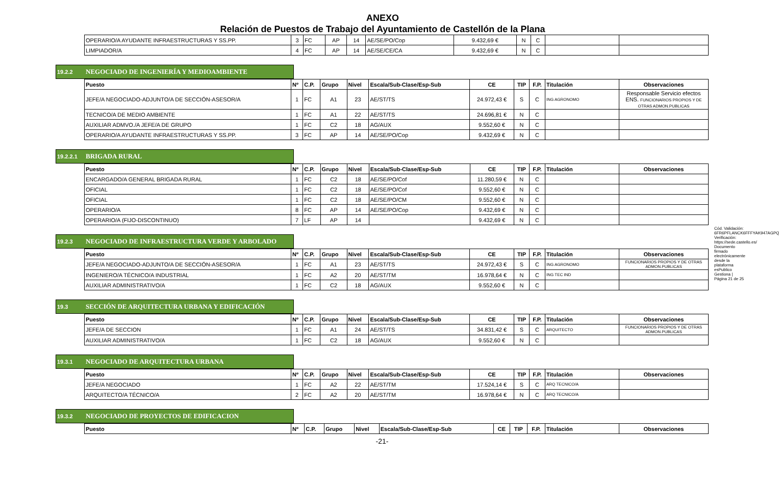ANEXO
Relación de Puestos de Trabajo del Ayuntamiento de Castellón de la Plana
| OPERARIO/A AYUDANTE INFRAESTRUCTURAS Y SS.PP. | 3 | FC | AP | 14 | AE/SE/PO/Cop | 9.432,69 € | N | C | | |
| LIMPIADOR/A | 4 | FC | AP | 14 | AE/SE/CE/CA | 9.432,69 € | N | C | | |
19.2.2 NEGOCIADO DE INGENIERÍA Y MEDIOAMBIENTE
| Puesto | Nº | C.P. | Grupo | Nivel | Escala/Sub-Clase/Esp-Sub | CE | TIP | F.P. | Titulación | Observaciones |
| --- | --- | --- | --- | --- | --- | --- | --- | --- | --- | --- |
| JEFE/A NEGOCIADO-ADJUNTO/A DE SECCIÓN-ASESOR/A | 1 | FC | A1 | 23 | AE/ST/TS | 24.972,43 € | S | C | ING AGRONOMO | Responsable Servicio efectos ENS. FUNCIONARIOS PROPIOS Y DE OTRAS ADMON.PUBLICAS |
| TECNICO/A DE MEDIO AMBIENTE | 1 | FC | A1 | 22 | AE/ST/TS | 24.696,81 € | N | C | | |
| AUXILIAR ADMVO./A JEFE/A DE GRUPO | 1 | FC | C2 | 18 | AG/AUX | 9.552,60 € | N | C | | |
| OPERARIO/A AYUDANTE INFRAESTRUCTURAS Y SS.PP. | 3 | FC | AP | 14 | AE/SE/PO/Cop | 9.432,69 € | N | C | | |
19.2.2.1 BRIGADA RURAL
| Puesto | Nº | C.P. | Grupo | Nivel | Escala/Sub-Clase/Esp-Sub | CE | TIP | F.P. | Titulación | Observaciones |
| --- | --- | --- | --- | --- | --- | --- | --- | --- | --- | --- |
| ENCARGADO/A GENERAL BRIGADA RURAL | 1 | FC | C2 | 18 | AE/SE/PO/Cof | 11.280,59 € | N | C | | |
| OFICIAL | 1 | FC | C2 | 18 | AE/SE/PO/Cof | 9.552,60 € | N | C | | |
| OFICIAL | 1 | FC | C2 | 18 | AE/SE/PO/CM | 9.552,60 € | N | C | | |
| OPERARIO/A | 8 | FC | AP | 14 | AE/SE/PO/Cop | 9.432,69 € | N | C | | |
| OPERARIO/A (FIJO-DISCONTINUO) | 7 | LF | AP | 14 | | 9.432,69 € | N | C | | |
19.2.3 NEGOCIADO DE INFRAESTRUCTURA VERDE Y ARBOLADO
| Puesto | Nº | C.P. | Grupo | Nivel | Escala/Sub-Clase/Esp-Sub | CE | TIP | F.P. | Titulación | Observaciones |
| --- | --- | --- | --- | --- | --- | --- | --- | --- | --- | --- |
| JEFE/A NEGOCIADO-ADJUNTO/A DE SECCIÓN-ASESOR/A | 1 | FC | A1 | 23 | AE/ST/TS | 24.972,43 € | S | C | ING AGRONOMO | FUNCIONARIOS PROPIOS Y DE OTRAS ADMON.PUBLICAS |
| INGENIERO/A TÉCNICO/A INDUSTRIAL | 1 | FC | A2 | 20 | AE/ST/TM | 16.978,64 € | N | C | ING TEC IND | |
| AUXILIAR ADMINISTRATIVO/A | 1 | FC | C2 | 18 | AG/AUX | 9.552,60 € | N | C | | |
19.3 SECCIÓN DE ARQUITECTURA URBANA Y EDIFICACIÓN
| Puesto | Nº | C.P. | Grupo | Nivel | Escala/Sub-Clase/Esp-Sub | CE | TIP | F.P. | Titulación | Observaciones |
| --- | --- | --- | --- | --- | --- | --- | --- | --- | --- | --- |
| JEFE/A DE SECCION | 1 | FC | A1 | 24 | AE/ST/TS | 34.831,42 € | S | C | ARQUITECTO | FUNCIONARIOS PROPIOS Y DE OTRAS ADMON.PUBLICAS |
| AUXILIAR ADMINISTRATIVO/A | 1 | FC | C2 | 18 | AG/AUX | 9.552,60 € | N | C | | |
19.3.1 NEGOCIADO DE ARQUITECTURA URBANA
| Puesto | Nº | C.P. | Grupo | Nivel | Escala/Sub-Clase/Esp-Sub | CE | TIP | F.P. | Titulación | Observaciones |
| --- | --- | --- | --- | --- | --- | --- | --- | --- | --- | --- |
| JEFE/A NEGOCIADO | 1 | FC | A2 | 22 | AE/ST/TM | 17.524,14 € | S | C | ARQ TECNICO/A | |
| ARQUITECTO/A TÉCNICO/A | 2 | FC | A2 | 20 | AE/ST/TM | 16.978,64 € | N | C | ARQ TECNICO/A | |
19.3.2 NEGOCIADO DE PROYECTOS DE EDIFICACION
| Puesto | Nº | C.P. | Grupo | Nivel | Escala/Sub-Clase/Esp-Sub | CE | TIP | F.P. | Titulación | Observaciones |
| --- | --- | --- | --- | --- | --- | --- | --- | --- | --- | --- |
-21-
Cód. Validación: 6FR6PFLANCK6FFFYAK947AGPQ Verificación: https://sede.castello.es/ Documento firmado electrónicamente desde la plataforma esPublico Gestiona | Página 21 de 25